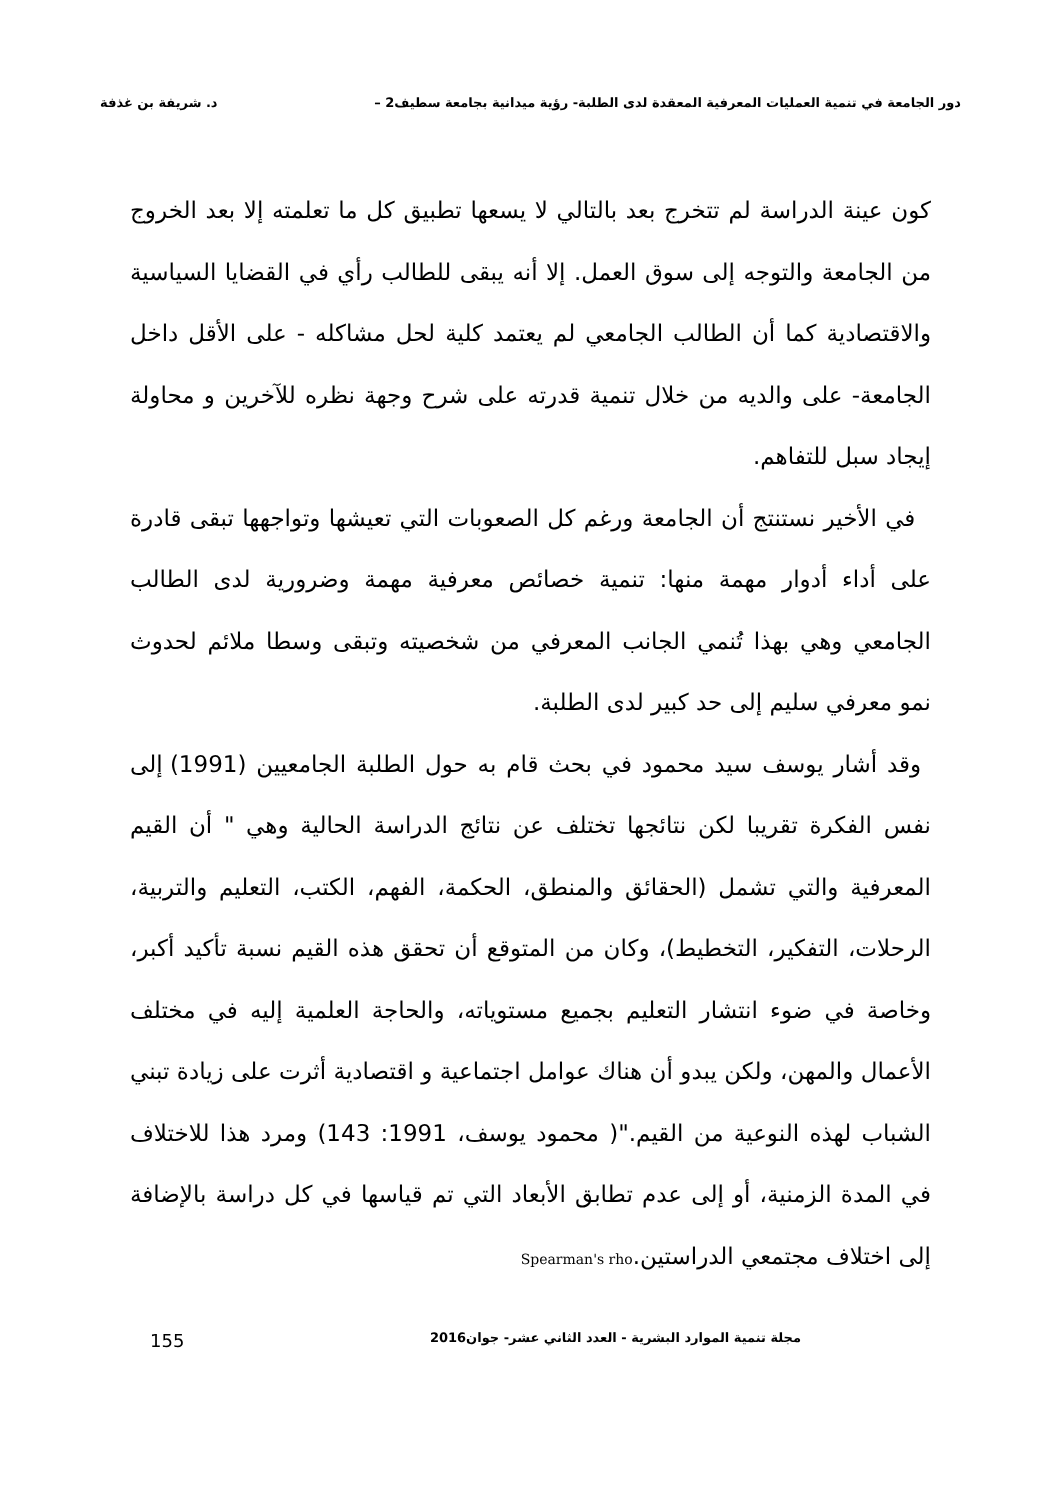دور الجامعة في تنمية العمليات المعرفية المعقدة لدى الطلبة- رؤية ميدانية بجامعة سطيف2 – د. شريفة بن غذفة
كون عينة الدراسة لم تتخرج بعد بالتالي لا يسعها تطبيق كل ما تعلمته إلا بعد الخروج من الجامعة والتوجه إلى سوق العمل. إلا أنه يبقى للطالب رأي في القضايا السياسية والاقتصادية كما أن الطالب الجامعي لم يعتمد كلية لحل مشاكله - على الأقل داخل الجامعة- على والديه من خلال تنمية قدرته على شرح وجهة نظره للآخرين و محاولة إيجاد سبل للتفاهم.
في الأخير نستنتج أن الجامعة ورغم كل الصعوبات التي تعيشها وتواجهها تبقى قادرة على أداء أدوار مهمة منها: تنمية خصائص معرفية مهمة وضرورية لدى الطالب الجامعي وهي بهذا تُنمي الجانب المعرفي من شخصيته وتبقى وسطا ملائم لحدوث نمو معرفي سليم إلى حد كبير لدى الطلبة.
وقد أشار يوسف سيد محمود في بحث قام به حول الطلبة الجامعيين (1991) إلى نفس الفكرة تقريبا لكن نتائجها تختلف عن نتائج الدراسة الحالية وهي " أن القيم المعرفية والتي تشمل (الحقائق والمنطق، الحكمة، الفهم، الكتب، التعليم والتربية، الرحلات، التفكير، التخطيط)، وكان من المتوقع أن تحقق هذه القيم نسبة تأكيد أكبر، وخاصة في ضوء انتشار التعليم بجميع مستوياته، والحاجة العلمية إليه في مختلف الأعمال والمهن، ولكن يبدو أن هناك عوامل اجتماعية و اقتصادية أثرت على زيادة تبني الشباب لهذه النوعية من القيم."( محمود يوسف، 1991: 143) ومرد هذا للاختلاف في المدة الزمنية، أو إلى عدم تطابق الأبعاد التي تم قياسها في كل دراسة بالإضافة إلى اختلاف مجتمعي الدراستين.Spearman's rho
مجلة تنمية الموارد البشرية - العدد الثاني عشر- جوان2016 155